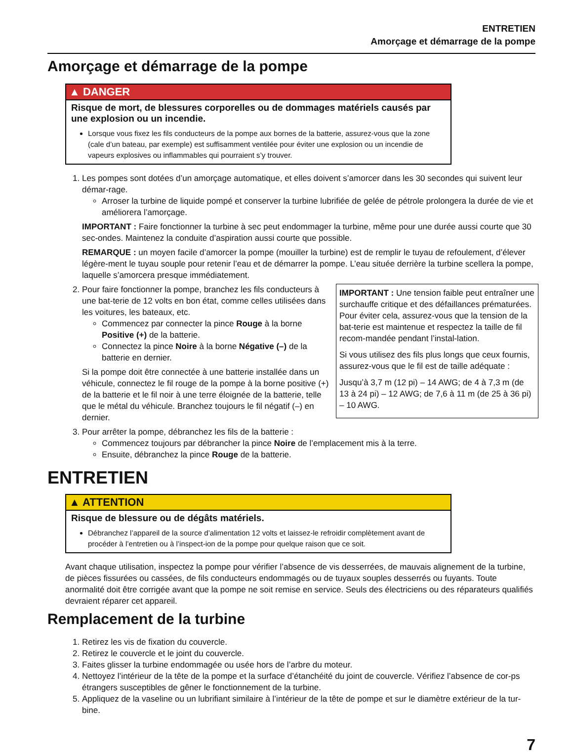ENTRETIEN
Amorçage et démarrage de la pompe
Amorçage et démarrage de la pompe
▲ DANGER
Risque de mort, de blessures corporelles ou de dommages matériels causés par une explosion ou un incendie.
Lorsque vous fixez les fils conducteurs de la pompe aux bornes de la batterie, assurez-vous que la zone (cale d’un bateau, par exemple) est suffisamment ventilée pour éviter une explosion ou un incendie de vapeurs explosives ou inflammables qui pourraient s’y trouver.
1. Les pompes sont dotées d’un amorçage automatique, et elles doivent s’amorcer dans les 30 secondes qui suivent leur démar-rage.
Arroser la turbine de liquide pompé et conserver la turbine lubrifiée de gelée de pétrole prolongera la durée de vie et améliorera l’amorçage.
IMPORTANT : Faire fonctionner la turbine à sec peut endommager la turbine, même pour une durée aussi courte que 30 sec-ondes. Maintenez la conduite d’aspiration aussi courte que possible.
REMARQUE : un moyen facile d’amorcer la pompe (mouiller la turbine) est de remplir le tuyau de refoulement, d’élever légère-ment le tuyau souple pour retenir l’eau et de démarrer la pompe. L’eau située derrière la turbine scellera la pompe, laquelle s’amorcera presque immédiatement.
2. IMPORTANT : Une tension faible peut entraîner une surchauffe critique et des défaillances prématurées. Pour éviter cela, assurez-vous que la tension de la bat-terie est maintenue et respectez la taille de fil recom-mandée pendant l’instal-lation.
Si vous utilisez des fils plus longs que ceux fournis, assurez-vous que le fil est de taille adéquate :
Jusqu’à 3,7 m (12 pi) – 14 AWG; de 4 à 7,3 m (de 13 à 24 pi) – 12 AWG; de 7,6 à 11 m (de 25 à 36 pi) – 10 AWG.
Pour faire fonctionner la pompe, branchez les fils conducteurs à une bat-terie de 12 volts en bon état, comme celles utilisées dans les voitures, les bateaux, etc.
Commencez par connecter la pince Rouge à la borne Positive (+) de la batterie.
Connectez la pince Noire à la borne Négative (–) de la batterie en dernier.
Si la pompe doit être connectée à une batterie installée dans un véhicule, connectez le fil rouge de la pompe à la borne positive (+) de la batterie et le fil noir à une terre éloignée de la batterie, telle que le métal du véhicule. Branchez toujours le fil négatif (–) en dernier.
3. Pour arrêter la pompe, débranchez les fils de la batterie :
Commencez toujours par débrancher la pince Noire de l’emplacement mis à la terre.
Ensuite, débranchez la pince Rouge de la batterie.
ENTRETIEN
▲ ATTENTION
Risque de blessure ou de dégâts matériels.
Débranchez l’appareil de la source d’alimentation 12 volts et laissez-le refroidir complètement avant de procéder à l’entretien ou à l’inspect-ion de la pompe pour quelque raison que ce soit.
Avant chaque utilisation, inspectez la pompe pour vérifier l’absence de vis desserrées, de mauvais alignement de la turbine, de pièces fissurées ou cassées, de fils conducteurs endommagés ou de tuyaux souples desserrés ou fuyants. Toute anormalité doit être corrigée avant que la pompe ne soit remise en service. Seuls des électriciens ou des réparateurs qualifiés devraient réparer cet appareil.
Remplacement de la turbine
1. Retirez les vis de fixation du couvercle.
2. Retirez le couvercle et le joint du couvercle.
3. Faites glisser la turbine endommagée ou usée hors de l’arbre du moteur.
4. Nettoyez l’intérieur de la tête de la pompe et la surface d’étanchéité du joint de couvercle. Vérifiez l’absence de cor-ps étrangers susceptibles de gêner le fonctionnement de la turbine.
5. Appliquez de la vaseline ou un lubrifiant similaire à l’intérieur de la tête de pompe et sur le diamètre extérieur de la tur-bine.
7